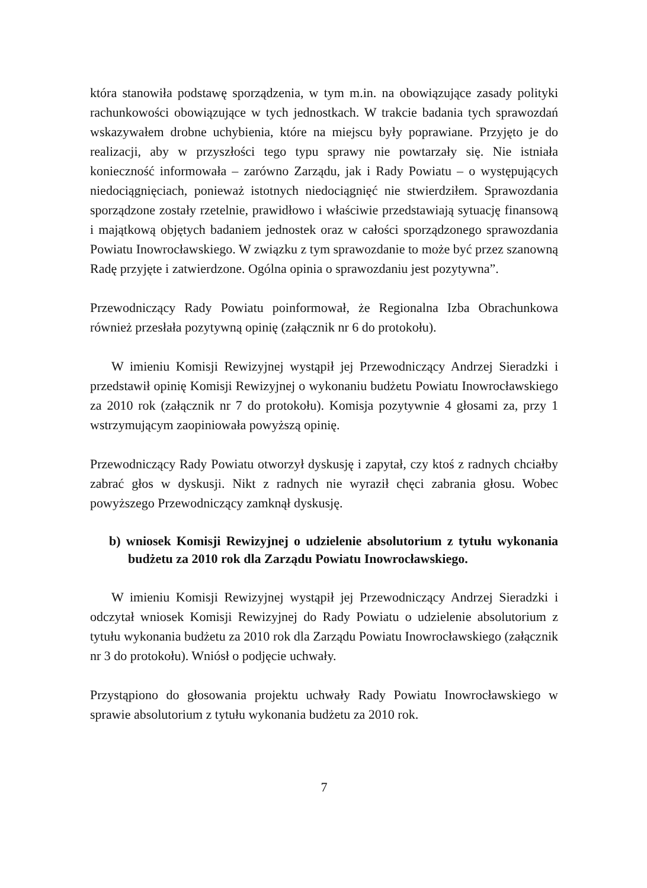która stanowiła podstawę sporządzenia, w tym m.in. na obowiązujące zasady polityki rachunkowości obowiązujące w tych jednostkach. W trakcie badania tych sprawozdań wskazywałem drobne uchybienia, które na miejscu były poprawiane. Przyjęto je do realizacji, aby w przyszłości tego typu sprawy nie powtarzały się. Nie istniała konieczność informowała – zarówno Zarządu, jak i Rady Powiatu – o występujących niedociągnięciach, ponieważ istotnych niedociągnięć nie stwierdziłem. Sprawozdania sporządzone zostały rzetelnie, prawidłowo i właściwie przedstawiają sytuację finansową i majątkową objętych badaniem jednostek oraz w całości sporządzonego sprawozdania Powiatu Inowrocławskiego. W związku z tym sprawozdanie to może być przez szanowną Radę przyjęte i zatwierdzone. Ogólna opinia o sprawozdaniu jest pozytywna”.
Przewodniczący Rady Powiatu poinformował, że Regionalna Izba Obrachunkowa również przesłała pozytywną opinię (załącznik nr 6 do protokołu).
W imieniu Komisji Rewizyjnej wystąpił jej Przewodniczący Andrzej Sieradzki i przedstawił opinię Komisji Rewizyjnej o wykonaniu budżetu Powiatu Inowrocławskiego za 2010 rok (załącznik nr 7 do protokołu). Komisja pozytywnie 4 głosami za, przy 1 wstrzymującym zaopiniowała powyższą opinię.
Przewodniczący Rady Powiatu otworzył dyskusję i zapytał, czy ktoś z radnych chciałby zabrać głos w dyskusji. Nikt z radnych nie wyraził chęci zabrania głosu. Wobec powyższego Przewodniczący zamknął dyskusję.
b) wniosek Komisji Rewizyjnej o udzielenie absolutorium z tytułu wykonania budżetu za 2010 rok dla Zarządu Powiatu Inowrocławskiego.
W imieniu Komisji Rewizyjnej wystąpił jej Przewodniczący Andrzej Sieradzki i odczytał wniosek Komisji Rewizyjnej do Rady Powiatu o udzielenie absolutorium z tytułu wykonania budżetu za 2010 rok dla Zarządu Powiatu Inowrocławskiego (załącznik nr 3 do protokołu). Wniósł o podjęcie uchwały.
Przystąpiono do głosowania projektu uchwały Rady Powiatu Inowrocławskiego w sprawie absolutorium z tytułu wykonania budżetu za 2010 rok.
7